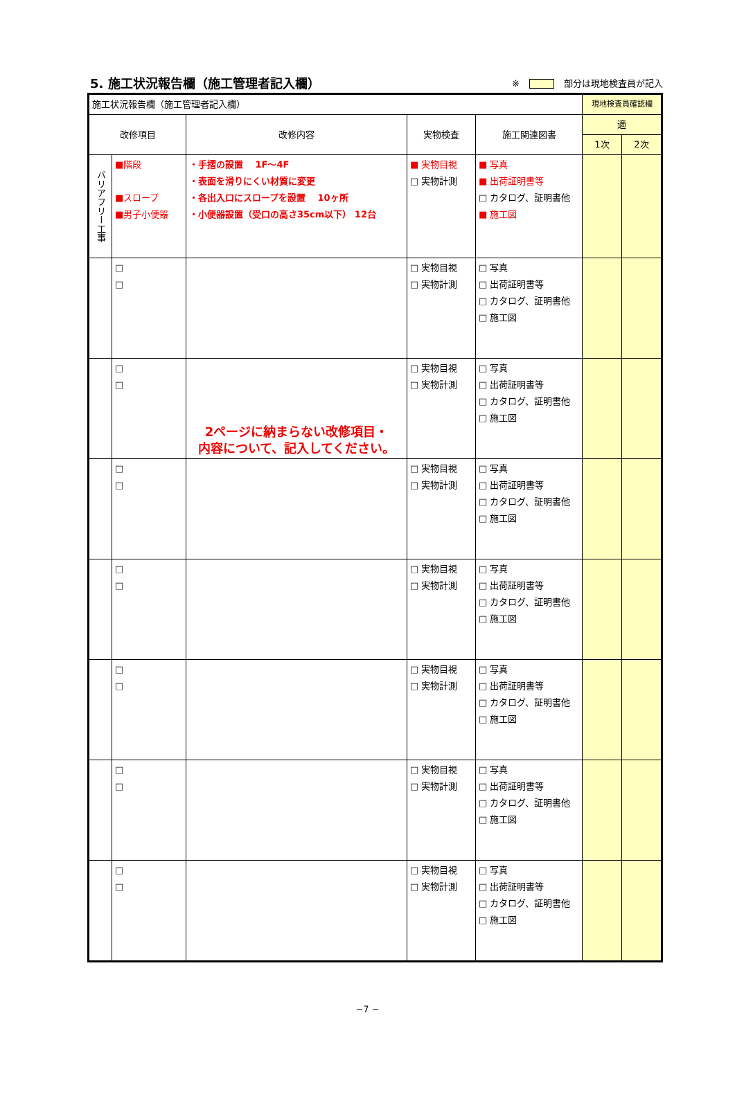5. 施工状況報告欄（施工管理者記入欄）
※ 部分は現地検査員が記入
| 施工状況報告欄（施工管理者記入欄） | | | | | 現地検査員確認欄 | |
| 改修項目 | | 改修内容 | 実物検査 | 施工関連図書 | 適 | |
| | | | | | 1次 | 2次 |
| バリアフリー工事 | ■階段 ■スロープ ■男子小便器 | ・手摺の設置 1F～4F ・表面を滑りにくい材質に変更 ・各出入口にスロープを設置 10ヶ所 ・小便器設置（受口の高さ35cm以下） 12台 | ■ 実物目視 □ 実物計測 | ■ 写真 ■ 出荷証明書等 □ カタログ、証明書他 ■ 施工図 | | |
| | □ □ | | □ 実物目視 □ 実物計測 | □ 写真 □ 出荷証明書等 □ カタログ、証明書他 □ 施工図 | | |
| | □ □ | 2ページに納まらない改修項目・ 内容について、記入してください。 | □ 実物目視 □ 実物計測 | □ 写真 □ 出荷証明書等 □ カタログ、証明書他 □ 施工図 | | |
| | □ □ | | □ 実物目視 □ 実物計測 | □ 写真 □ 出荷証明書等 □ カタログ、証明書他 □ 施工図 | | |
| | □ □ | | □ 実物目視 □ 実物計測 | □ 写真 □ 出荷証明書等 □ カタログ、証明書他 □ 施工図 | | |
| | □ □ | | □ 実物目視 □ 実物計測 | □ 写真 □ 出荷証明書等 □ カタログ、証明書他 □ 施工図 | | |
| | □ □ | | □ 実物目視 □ 実物計測 | □ 写真 □ 出荷証明書等 □ カタログ、証明書他 □ 施工図 | | |
| | □ □ | | □ 実物目視 □ 実物計測 | □ 写真 □ 出荷証明書等 □ カタログ、証明書他 □ 施工図 | | |
−7 −